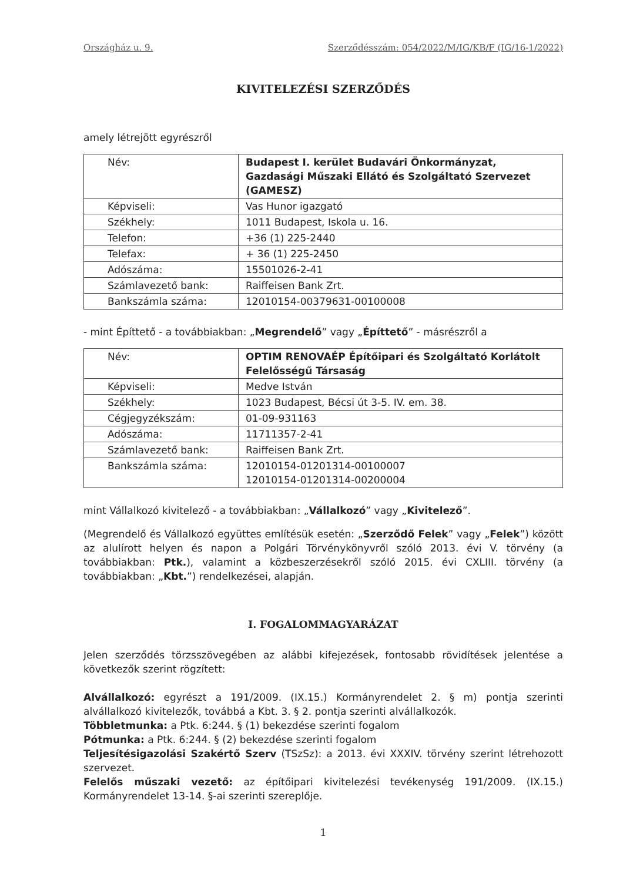Országház u. 9. Szerződésszám: 054/2022/M/IG/KB/F (IG/16-1/2022)
KIVITELEZÉSI SZERZŐDÉS
amely létrejött egyrészről
| Név: | Budapest I. kerület Budavári Önkormányzat, Gazdasági Műszaki Ellátó és Szolgáltató Szervezet (GAMESZ) |
| Képviseli: | Vas Hunor igazgató |
| Székhely: | 1011 Budapest, Iskola u. 16. |
| Telefon: | +36 (1) 225-2440 |
| Telefax: | + 36 (1) 225-2450 |
| Adószáma: | 15501026-2-41 |
| Számlavezető bank: | Raiffeisen Bank Zrt. |
| Bankszámla száma: | 12010154-00379631-00100008 |
- mint Építtető - a továbbiakban: „Megrendelő” vagy „Építtető” - másrészről a
| Név: | OPTIM RENOVAÉP Építőipari és Szolgáltató Korlátolt Felelősségű Társaság |
| Képviseli: | Medve István |
| Székhely: | 1023 Budapest, Bécsi út 3-5. IV. em. 38. |
| Cégjegyzékszám: | 01-09-931163 |
| Adószáma: | 11711357-2-41 |
| Számlavezető bank: | Raiffeisen Bank Zrt. |
| Bankszámla száma: | 12010154-01201314-00100007 12010154-01201314-00200004 |
mint Vállalkozó kivitelező - a továbbiakban: „Vállalkozó” vagy „Kivitelező”.
(Megrendelő és Vállalkozó együttes említésük esetén: „Szerződő Felek” vagy „Felek”) között az alulírott helyen és napon a Polgári Törvénykönyvről szóló 2013. évi V. törvény (a továbbiakban: Ptk.), valamint a közbeszerzésekről szóló 2015. évi CXLIII. törvény (a továbbiakban: „Kbt.”) rendelkezései, alapján.
I. FOGALOMMAGYARÁZAT
Jelen szerződés törzsszövegében az alábbi kifejezések, fontosabb rövidítések jelentése a következők szerint rögzített:
Alvállalkozó: egyrészt a 191/2009. (IX.15.) Kormányrendelet 2. § m) pontja szerinti alvállalkozó kivitelezők, továbbá a Kbt. 3. § 2. pontja szerinti alvállalkozók.
Többletmunka: a Ptk. 6:244. § (1) bekezdése szerinti fogalom
Pótmunka: a Ptk. 6:244. § (2) bekezdése szerinti fogalom
Teljesítésigazolási Szakértő Szerv (TSzSz): a 2013. évi XXXIV. törvény szerint létrehozott szervezet.
Felelős műszaki vezető: az építőipari kivitelezési tevékenység 191/2009. (IX.15.) Kormányrendelet 13-14. §-ai szerinti szereplője.
1